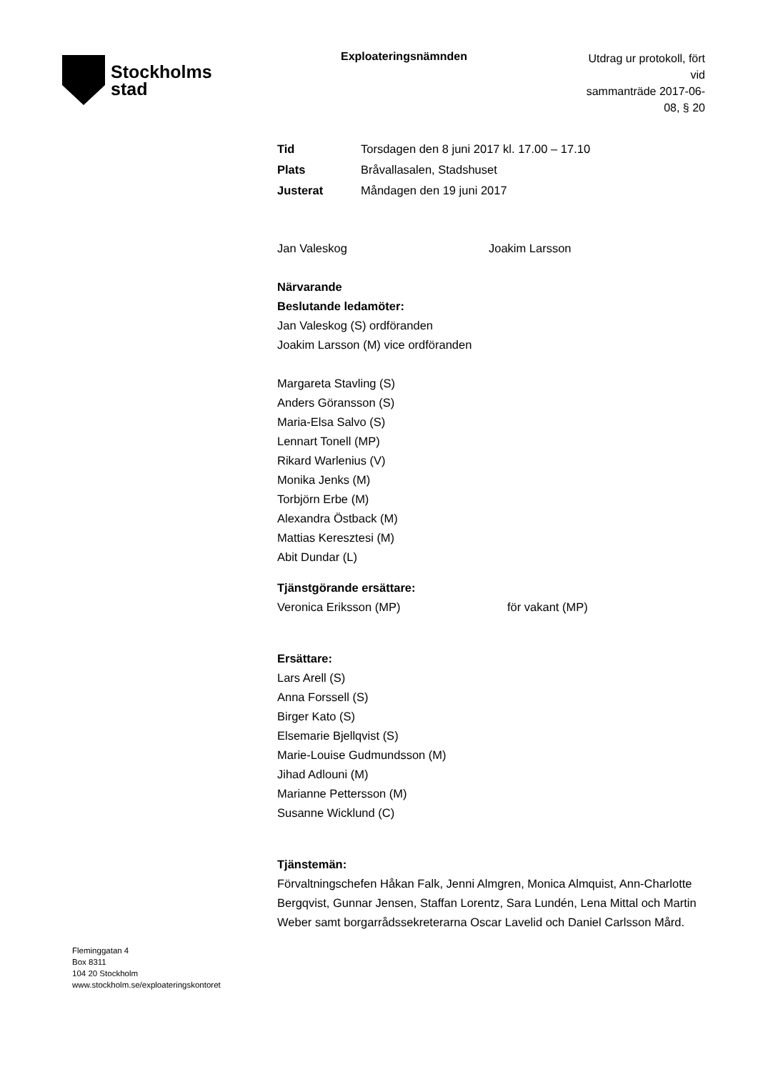Stockholms
stad
Exploateringsnämnden
Utdrag ur protokoll, fört vid
sammanträde 2017-06-08, § 20
Tid Torsdagen den 8 juni 2017 kl. 17.00 – 17.10
Plats Bråvallasalen, Stadshuset
Justerat Måndagen den 19 juni 2017
Jan Valeskog Joakim Larsson
Närvarande
Beslutande ledamöter:
Jan Valeskog (S) ordföranden
Joakim Larsson (M) vice ordföranden
Margareta Stavling (S)
Anders Göransson (S)
Maria-Elsa Salvo (S)
Lennart Tonell (MP)
Rikard Warlenius (V)
Monika Jenks (M)
Torbjörn Erbe (M)
Alexandra Östback (M)
Mattias Keresztesi (M)
Abit Dundar (L)
Tjänstgörande ersättare:
Veronica Eriksson (MP) för vakant (MP)
Ersättare:
Lars Arell (S)
Anna Forssell (S)
Birger Kato (S)
Elsemarie Bjellqvist (S)
Marie-Louise Gudmundsson (M)
Jihad Adlouni (M)
Marianne Pettersson (M)
Susanne Wicklund (C)
Tjänstemän:
Förvaltningschefen Håkan Falk, Jenni Almgren, Monica Almquist, Ann-Charlotte Bergqvist, Gunnar Jensen, Staffan Lorentz, Sara Lundén, Lena Mittal och Martin Weber samt borgarrådssekreterarna Oscar Lavelid och Daniel Carlsson Mård.
Fleminggatan 4
Box 8311
104 20 Stockholm
www.stockholm.se/exploateringskontoret